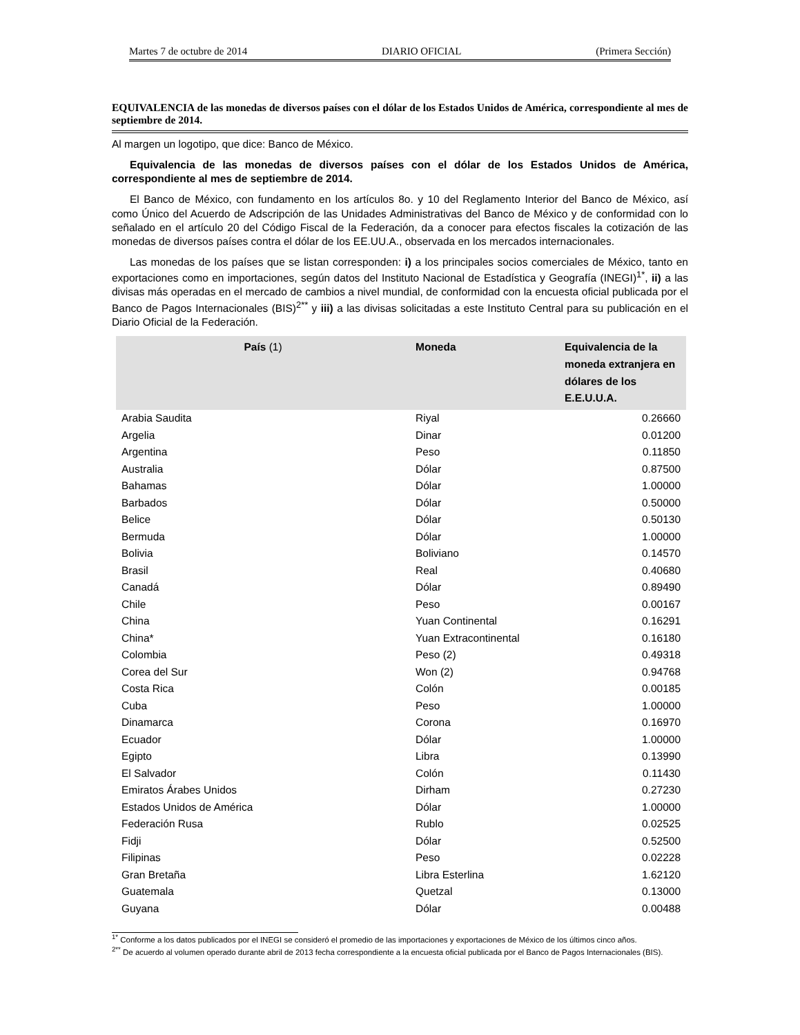Martes 7 de octubre de 2014 DIARIO OFICIAL (Primera Sección)
EQUIVALENCIA de las monedas de diversos países con el dólar de los Estados Unidos de América, correspondiente al mes de septiembre de 2014.
Al margen un logotipo, que dice: Banco de México.
Equivalencia de las monedas de diversos países con el dólar de los Estados Unidos de América, correspondiente al mes de septiembre de 2014.
El Banco de México, con fundamento en los artículos 8o. y 10 del Reglamento Interior del Banco de México, así como Único del Acuerdo de Adscripción de las Unidades Administrativas del Banco de México y de conformidad con lo señalado en el artículo 20 del Código Fiscal de la Federación, da a conocer para efectos fiscales la cotización de las monedas de diversos países contra el dólar de los EE.UU.A., observada en los mercados internacionales.
Las monedas de los países que se listan corresponden: i) a los principales socios comerciales de México, tanto en exportaciones como en importaciones, según datos del Instituto Nacional de Estadística y Geografía (INEGI)<sup>1*</sup>, ii) a las divisas más operadas en el mercado de cambios a nivel mundial, de conformidad con la encuesta oficial publicada por el Banco de Pagos Internacionales (BIS)<sup>2**</sup> y iii) a las divisas solicitadas a este Instituto Central para su publicación en el Diario Oficial de la Federación.
| País (1) | Moneda | Equivalencia de la moneda extranjera en dólares de los E.E.U.U.A. |
| --- | --- | --- |
| Arabia Saudita | Riyal | 0.26660 |
| Argelia | Dinar | 0.01200 |
| Argentina | Peso | 0.11850 |
| Australia | Dólar | 0.87500 |
| Bahamas | Dólar | 1.00000 |
| Barbados | Dólar | 0.50000 |
| Belice | Dólar | 0.50130 |
| Bermuda | Dólar | 1.00000 |
| Bolivia | Boliviano | 0.14570 |
| Brasil | Real | 0.40680 |
| Canadá | Dólar | 0.89490 |
| Chile | Peso | 0.00167 |
| China | Yuan Continental | 0.16291 |
| China* | Yuan Extracontinental | 0.16180 |
| Colombia | Peso (2) | 0.49318 |
| Corea del Sur | Won (2) | 0.94768 |
| Costa Rica | Colón | 0.00185 |
| Cuba | Peso | 1.00000 |
| Dinamarca | Corona | 0.16970 |
| Ecuador | Dólar | 1.00000 |
| Egipto | Libra | 0.13990 |
| El Salvador | Colón | 0.11430 |
| Emiratos Árabes Unidos | Dirham | 0.27230 |
| Estados Unidos de América | Dólar | 1.00000 |
| Federación Rusa | Rublo | 0.02525 |
| Fidji | Dólar | 0.52500 |
| Filipinas | Peso | 0.02228 |
| Gran Bretaña | Libra Esterlina | 1.62120 |
| Guatemala | Quetzal | 0.13000 |
| Guyana | Dólar | 0.00488 |
<sup>1*</sup> Conforme a los datos publicados por el INEGI se consideró el promedio de las importaciones y exportaciones de México de los últimos cinco años.
<sup>2**</sup> De acuerdo al volumen operado durante abril de 2013 fecha correspondiente a la encuesta oficial publicada por el Banco de Pagos Internacionales (BIS).